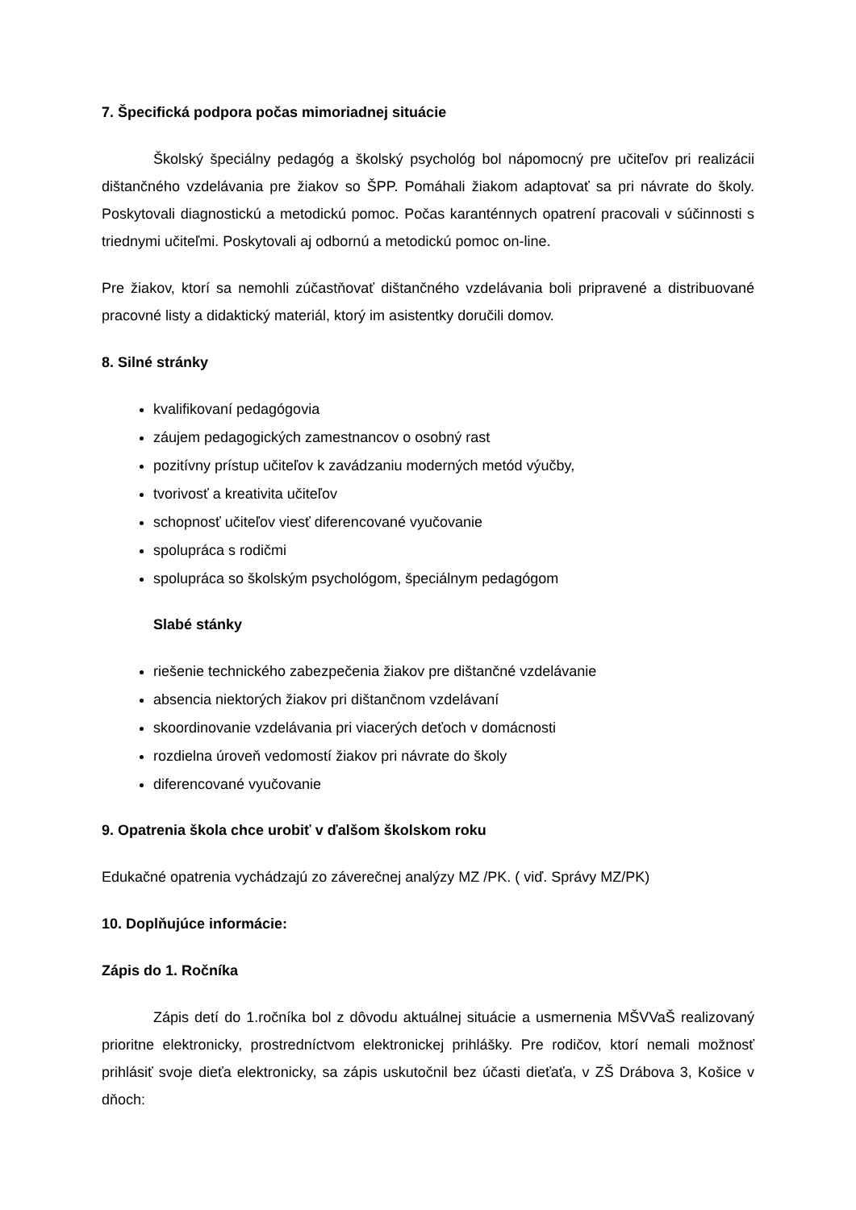7. Špecifická podpora počas mimoriadnej situácie
Školský špeciálny pedagóg a školský psychológ bol nápomocný pre učiteľov pri realizácii dištančného vzdelávania pre žiakov so ŠPP. Pomáhali žiakom adaptovať sa pri návrate do školy. Poskytovali diagnostickú a metodickú pomoc. Počas karanténnych opatrení pracovali v súčinnosti s triednymi učiteľmi. Poskytovali aj odbornú a metodickú pomoc on-line.
Pre žiakov, ktorí sa nemohli zúčastňovať dištančného vzdelávania boli pripravené a distribuované pracovné listy a didaktický materiál, ktorý im asistentky doručili domov.
8. Silné stránky
kvalifikovaní pedagógovia
záujem pedagogických zamestnancov o osobný rast
pozitívny prístup učiteľov k zavádzaniu moderných metód výučby,
tvorivosť a kreativita učiteľov
schopnosť učiteľov viesť diferencované vyučovanie
spolupráca s rodičmi
spolupráca so školským psychológom, špeciálnym pedagógom
Slabé stánky
riešenie technického zabezpečenia žiakov pre dištančné vzdelávanie
absencia niektorých žiakov pri dištančnom vzdelávaní
skoordinovanie vzdelávania pri viacerých deťoch v domácnosti
rozdielna úroveň vedomostí žiakov pri návrate do školy
diferencované vyučovanie
9. Opatrenia škola chce urobiť v ďalšom školskom roku
Edukačné opatrenia vychádzajú zo záverečnej analýzy MZ /PK. ( viď. Správy MZ/PK)
10. Doplňujúce informácie:
Zápis do 1. Ročníka
Zápis detí do 1.ročníka bol z dôvodu aktuálnej situácie a usmernenia MŠVVaŠ realizovaný prioritne elektronicky, prostredníctvom elektronickej prihlášky. Pre rodičov, ktorí nemali možnosť prihlásiť svoje dieťa elektronicky, sa zápis uskutočnil bez účasti dieťaťa, v ZŠ Drábova 3, Košice v dňoch: